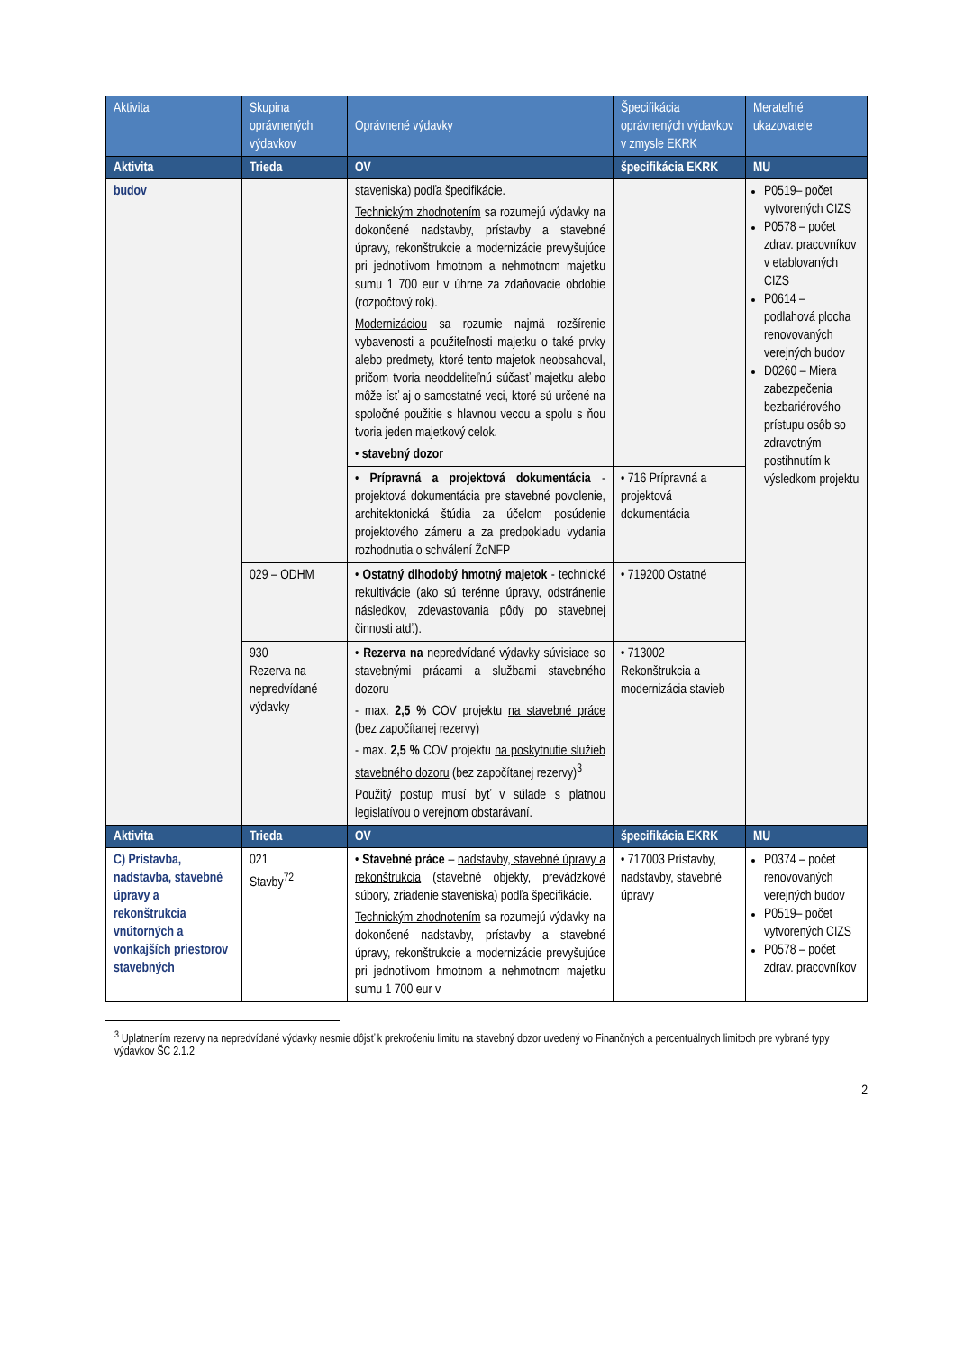| Aktivita | Skupina oprávnených výdavkov | Oprávnené výdavky | Špecifikácia oprávnených výdavkov v zmysle EKRK | Merateľné ukazovatele |
| --- | --- | --- | --- | --- |
| Aktivita | Trieda | OV | špecifikácia EKRK | MU |
| budov | | staveniska) podľa špecifikácie. Technickým zhodnotením sa rozumejú výdavky na dokončené nadstavby, prístavby a stavebné úpravy, rekonštrukcie a modernizácie prevyšujúce pri jednotlivom hmotnom a nehmotnom majetku sumu 1 700 eur v úhrne za zdaňovacie obdobie (rozpočtový rok). Modernizáciou sa rozumie najmä rozšírenie vybavenosti a použiteľnosti majetku o také prvky alebo predmety, ktoré tento majetok neobsahoval, pričom tvoria neoddeliteľnú súčasť majetku alebo môže ísť aj o samostatné veci, ktoré sú určené na spoločné použitie s hlavnou vecou a spolu s ňou tvoria jeden majetkový celok. • stavebný dozor | | P0519– počet vytvorených CIZS P0578 – počet zdrav. pracovníkov v etablovaných CIZS P0614 – podlahová plocha renovovaných verejných budov D0260 – Miera zabezpečenia bezbariérového prístupu osôb so zdravotným postihnutím k výsledkom projektu |
| | | • Prípravná a projektová dokumentácia - projektová dokumentácia pre stavebné povolenie, architektonická štúdia za účelom posúdenie projektového zámeru a za predpokladu vydania rozhodnutia o schválení ŽoNFP | • 716 Prípravná a projektová dokumentácia | |
| | 029 – ODHM | • Ostatný dlhodobý hmotný majetok - technické rekultivácie (ako sú terénne úpravy, odstránenie následkov, zdevastovania pôdy po stavebnej činnosti atď.). | • 719200 Ostatné | |
| | 930 Rezerva na nepredvídané výdavky | • Rezerva na nepredvídané výdavky súvisiace so stavebnými prácami a službami stavebného dozoru - max. 2,5 % COV projektu na stavebné práce (bez započítanej rezervy) - max. 2,5 % COV projektu na poskytnutie služieb stavebného dozoru (bez započítanej rezervy)<sup>3</sup> Použitý postup musí byť v súlade s platnou legislatívou o verejnom obstarávaní. | • 713002 Rekonštrukcia a modernizácia stavieb | |
| Aktivita | Trieda | OV | špecifikácia EKRK | MU |
| C) Prístavba, nadstavba, stavebné úpravy a rekonštrukcia vnútorných a vonkajších priestorov stavebných | 021 Stavby<sup>72</sup> | • Stavebné práce – nadstavby, stavebné úpravy a rekonštrukcia (stavebné objekty, prevádzkové súbory, zriadenie staveniska) podľa špecifikácie. Technickým zhodnotením sa rozumejú výdavky na dokončené nadstavby, prístavby a stavebné úpravy, rekonštrukcie a modernizácie prevyšujúce pri jednotlivom hmotnom a nehmotnom majetku sumu 1 700 eur v | • 717003 Prístavby, nadstavby, stavebné úpravy | P0374 – počet renovovaných verejných budov P0519– počet vytvorených CIZS P0578 – počet zdrav. pracovníkov |
<sup>3</sup> Uplatnením rezervy na nepredvídané výdavky nesmie dôjsť k prekročeniu limitu na stavebný dozor uvedený vo Finančných a percentuálnych limitoch pre vybrané typy výdavkov ŠC 2.1.2
2